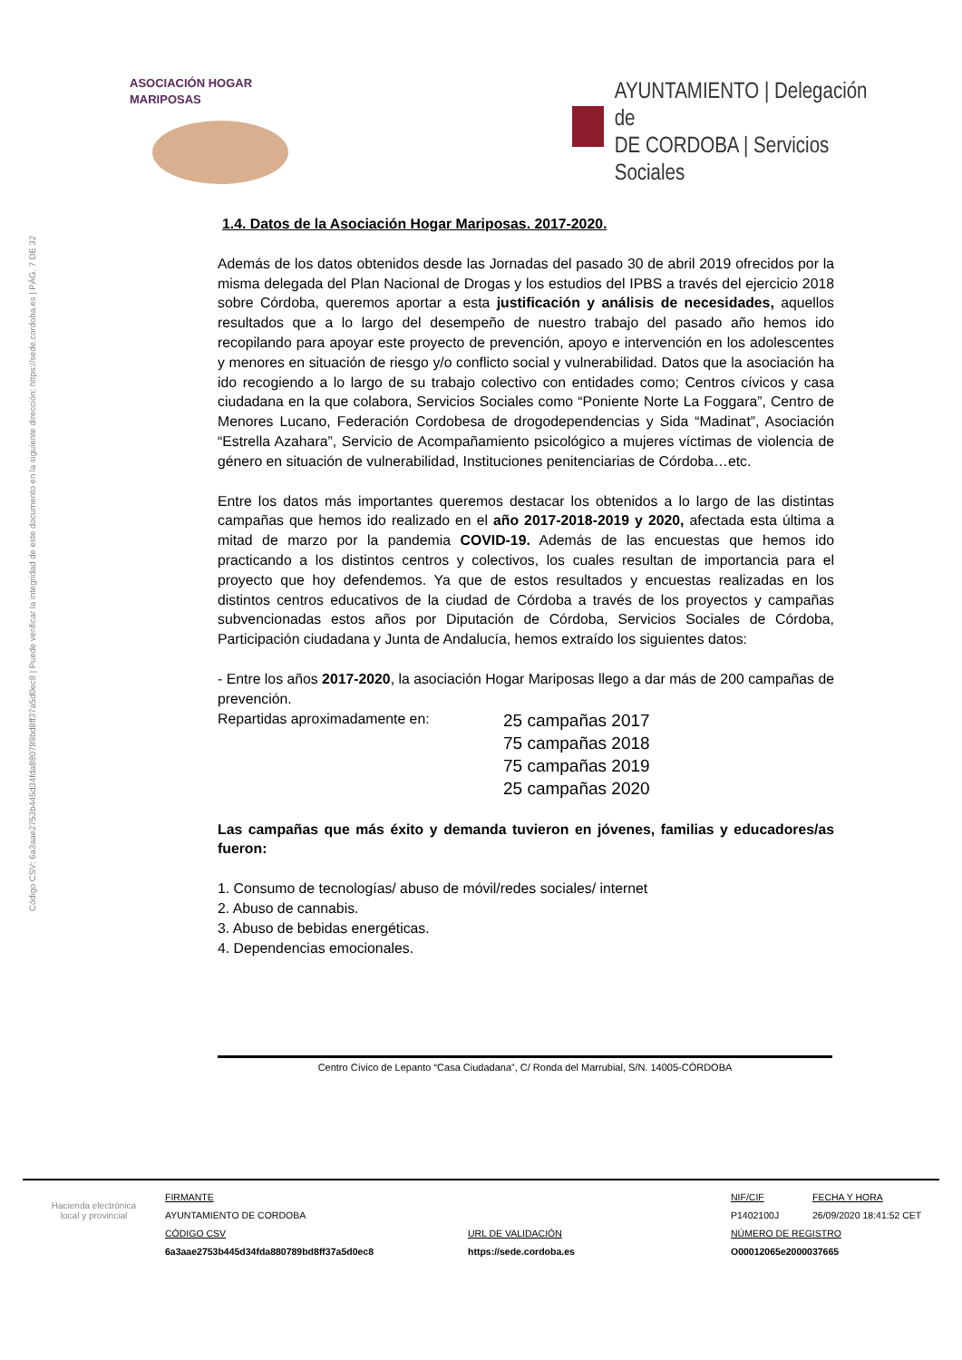Código CSV: 6a3aae2753b445d34fda880789bd8ff37a5d0ec8 | Puede verificar la integridad de este documento en la siguiente dirección: https://sede.cordoba.es | PÁG. 7 DE 32
ASOCIACIÓN HOGAR MARIPOSAS
AYUNTAMIENTO | Delegación de
DE CORDOBA | Servicios Sociales
1.4. Datos de la Asociación Hogar Mariposas. 2017-2020.
Además de los datos obtenidos desde las Jornadas del pasado 30 de abril 2019 ofrecidos por la misma delegada del Plan Nacional de Drogas y los estudios del IPBS a través del ejercicio 2018 sobre Córdoba, queremos aportar a esta justificación y análisis de necesidades, aquellos resultados que a lo largo del desempeño de nuestro trabajo del pasado año hemos ido recopilando para apoyar este proyecto de prevención, apoyo e intervención en los adolescentes y menores en situación de riesgo y/o conflicto social y vulnerabilidad. Datos que la asociación ha ido recogiendo a lo largo de su trabajo colectivo con entidades como; Centros cívicos y casa ciudadana en la que colabora, Servicios Sociales como “Poniente Norte La Foggara”, Centro de Menores Lucano, Federación Cordobesa de drogodependencias y Sida “Madinat”, Asociación “Estrella Azahara”, Servicio de Acompañamiento psicológico a mujeres víctimas de violencia de género en situación de vulnerabilidad, Instituciones penitenciarias de Córdoba…etc.
Entre los datos más importantes queremos destacar los obtenidos a lo largo de las distintas campañas que hemos ido realizado en el año 2017-2018-2019 y 2020, afectada esta última a mitad de marzo por la pandemia COVID-19. Además de las encuestas que hemos ido practicando a los distintos centros y colectivos, los cuales resultan de importancia para el proyecto que hoy defendemos. Ya que de estos resultados y encuestas realizadas en los distintos centros educativos de la ciudad de Córdoba a través de los proyectos y campañas subvencionadas estos años por Diputación de Córdoba, Servicios Sociales de Córdoba, Participación ciudadana y Junta de Andalucía, hemos extraído los siguientes datos:
- Entre los años 2017-2020, la asociación Hogar Mariposas llego a dar más de 200 campañas de prevención.
Repartidas aproximadamente en:
25 campañas 2017
75 campañas 2018
75 campañas 2019
25 campañas 2020
Las campañas que más éxito y demanda tuvieron en jóvenes, familias y educadores/as fueron:
1. Consumo de tecnologías/ abuso de móvil/redes sociales/ internet
2. Abuso de cannabis.
3. Abuso de bebidas energéticas.
4. Dependencias emocionales.
Centro Cívico de Lepanto “Casa Ciudadana”, C/ Ronda del Marrubial, S/N. 14005-CÓRDOBA
Hacienda electrónica
local y provincial
FIRMANTE
AYUNTAMIENTO DE CORDOBA
CÓDIGO CSV
6a3aae2753b445d34fda880789bd8ff37a5d0ec8
URL DE VALIDACIÓN
https://sede.cordoba.es
NIF/CIF
P1402100J
FECHA Y HORA
26/09/2020 18:41:52 CET
NÚMERO DE REGISTRO
O00012065e2000037665